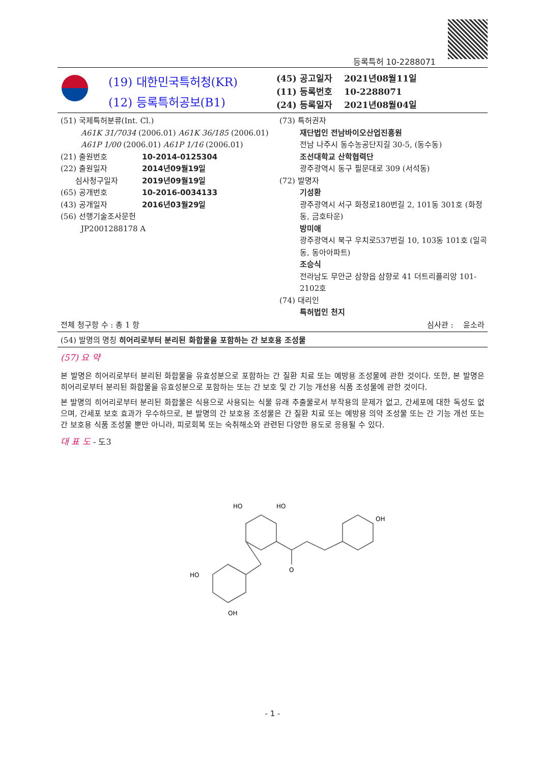등록특허 10-2288071
(19) 대한민국특허청(KR)
(12) 등록특허공보(B1)
(45) 공고일자 2021년08월11일
(11) 등록번호 10-2288071
(24) 등록일자 2021년08월04일
(51) 국제특허분류(Int. Cl.)
A61K 31/7034 (2006.01) A61K 36/185 (2006.01)
A61P 1/00 (2006.01) A61P 1/16 (2006.01)
(21) 출원번호 10-2014-0125304
(22) 출원일자 2014년09월19일
심사청구일자 2019년09월19일
(65) 공개번호 10-2016-0034133
(43) 공개일자 2016년03월29일
(56) 선행기술조사문헌
JP2001288178 A
(73) 특허권자
재단법인 전남바이오산업진흥원
전남 나주시 동수농공단지길 30-5, (동수동)
조선대학교 산학협력단
광주광역시 동구 필문대로 309 (서석동)
(72) 발명자
기성환
광주광역시 서구 화정로180번길 2, 101동 301호 (화정동, 금호타운)
방미애
광주광역시 북구 우치로537번길 10, 103동 101호 (일곡동, 동아아파트)
조승식
전라남도 무안군 삼향읍 삼향로 41 더트리플리앙 101-2102호
(74) 대리인
특허법인 천지
전체 청구항 수 : 총 1 항 심사관 : 윤소라
(54) 발명의 명칭 히어리로부터 분리된 화합물을 포함하는 간 보호용 조성물
(57) 요 약
본 발명은 히어리로부터 분리된 화합물을 유효성분으로 포함하는 간 질환 치료 또는 예방용 조성물에 관한 것이다. 또한, 본 발명은 히어리로부터 분리된 화합물을 유효성분으로 포함하는 또는 간 보호 및 간 기능 개선용 식품 조성물에 관한 것이다.
본 발명의 히어리로부터 분리된 화합물은 식용으로 사용되는 식물 유래 추출물로서 부작용의 문제가 없고, 간세포에 대한 독성도 없으며, 간세포 보호 효과가 우수하므로, 본 발명의 간 보호용 조성물은 간 질환 치료 또는 예방용 의약 조성물 또는 간 기능 개선 또는 간 보호용 식품 조성물 뿐만 아니라, 피로회복 또는 숙취해소와 관련된 다양한 용도로 응용될 수 있다.
대 표 도 - 도3
HO
HO
OH
O
HO
OH
- 1 -